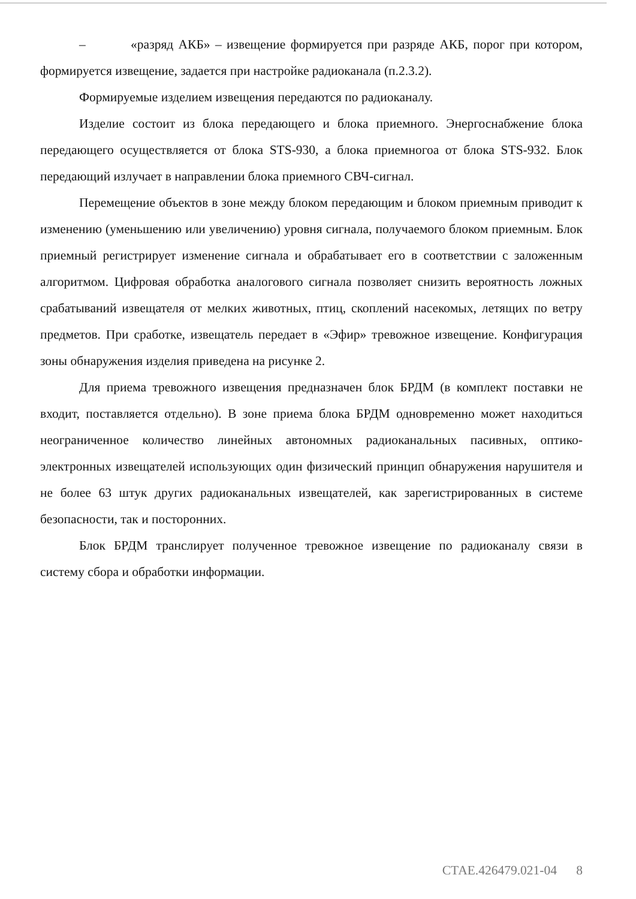– «разряд АКБ» – извещение формируется при разряде АКБ, порог при котором, формируется извещение, задается при настройке радиоканала (п.2.3.2).
Формируемые изделием извещения передаются по радиоканалу.
Изделие состоит из блока передающего и блока приемного. Энергоснабжение блока передающего осуществляется от блока STS-930, а блока приемногоа от блока STS-932. Блок передающий излучает в направлении блока приемного СВЧ-сигнал.
Перемещение объектов в зоне между блоком передающим и блоком приемным приводит к изменению (уменьшению или увеличению) уровня сигнала, получаемого блоком приемным. Блок приемный регистрирует изменение сигнала и обрабатывает его в соответствии с заложенным алгоритмом. Цифровая обработка аналогового сигнала позволяет снизить вероятность ложных срабатываний извещателя от мелких животных, птиц, скоплений насекомых, летящих по ветру предметов. При сработке, извещатель передает в «Эфир» тревожное извещение. Конфигурация зоны обнаружения изделия приведена на рисунке 2.
Для приема тревожного извещения предназначен блок БРДМ (в комплект поставки не входит, поставляется отдельно). В зоне приема блока БРДМ одновременно может находиться неограниченное количество линейных автономных радиоканальных пасивных, оптико-электронных извещателей использующих один физический принцип обнаружения нарушителя и не более 63 штук других радиоканальных извещателей, как зарегистрированных в системе безопасности, так и посторонних.
Блок БРДМ транслирует полученное тревожное извещение по радиоканалу связи в систему сбора и обработки информации.
СТАЕ.426479.021-04 8